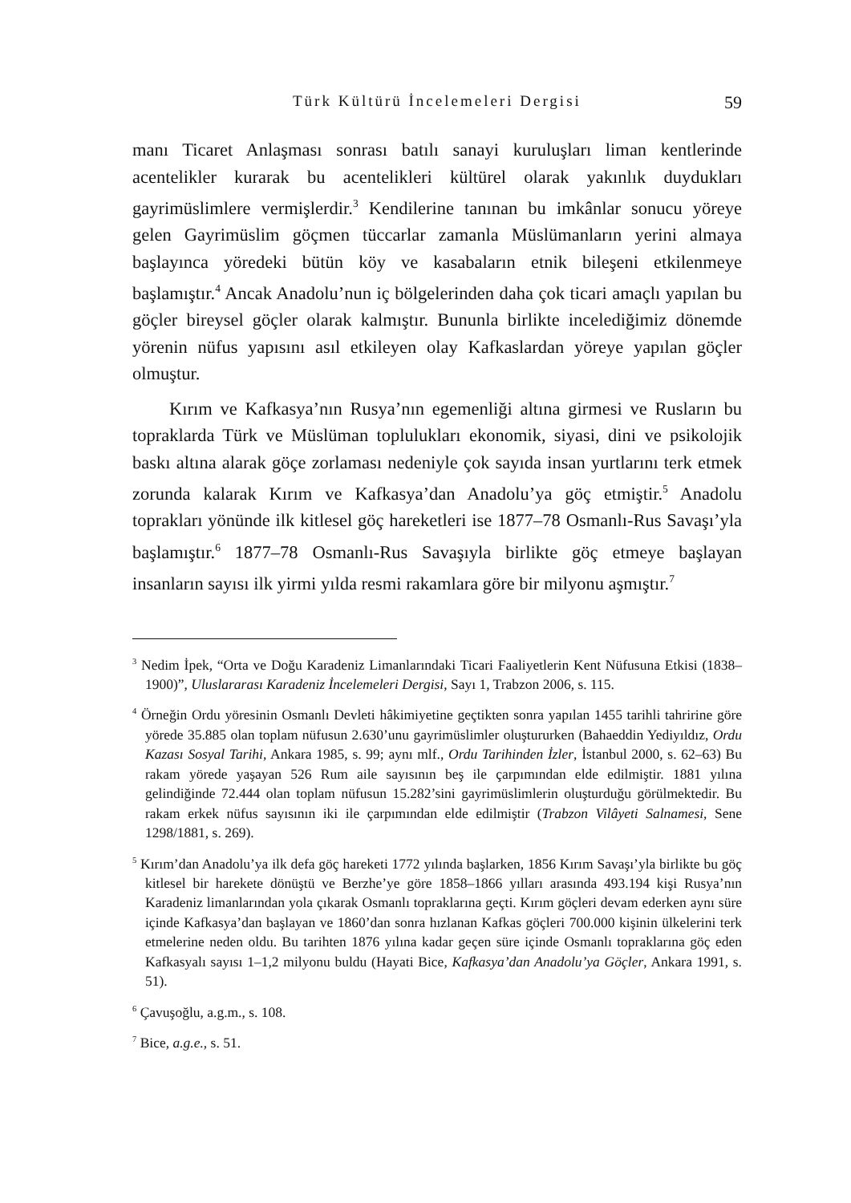Türk Kültürü İncelemeleri Dergisi 59
manı Ticaret Anlaşması sonrası batılı sanayi kuruluşları liman kentlerinde acentelikler kurarak bu acentelikleri kültürel olarak yakınlık duydukları gayrimüslimlere vermişlerdir.<sup>3</sup> Kendilerine tanınan bu imkânlar sonucu yöreye gelen Gayrimüslim göçmen tüccarlar zamanla Müslümanların yerini almaya başlayınca yöredeki bütün köy ve kasabaların etnik bileşeni etkilenmeye başlamıştır.<sup>4</sup> Ancak Anadolu’nun iç bölgelerinden daha çok ticari amaçlı yapılan bu göçler bireysel göçler olarak kalmıştır. Bununla birlikte incelediğimiz dönemde yörenin nüfus yapısını asıl etkileyen olay Kafkaslardan yöreye yapılan göçler olmuştur.
Kırım ve Kafkasya’nın Rusya’nın egemenliği altına girmesi ve Rusların bu topraklarda Türk ve Müslüman toplulukları ekonomik, siyasi, dini ve psikolojik baskı altına alarak göçe zorlaması nedeniyle çok sayıda insan yurtlarını terk etmek zorunda kalarak Kırım ve Kafkasya’dan Anadolu’ya göç etmiştir.<sup>5</sup> Anadolu toprakları yönünde ilk kitlesel göç hareketleri ise 1877–78 Osmanlı-Rus Savaşı’yla başlamıştır.<sup>6</sup> 1877–78 Osmanlı-Rus Savaşıyla birlikte göç etmeye başlayan insanların sayısı ilk yirmi yılda resmi rakamlara göre bir milyonu aşmıştır.<sup>7</sup>
<sup>3</sup> Nedim İpek, “Orta ve Doğu Karadeniz Limanlarındaki Ticari Faaliyetlerin Kent Nüfusuna Etkisi (1838–1900)”, Uluslararası Karadeniz İncelemeleri Dergisi, Sayı 1, Trabzon 2006, s. 115.
<sup>4</sup> Örneğin Ordu yöresinin Osmanlı Devleti hâkimiyetine geçtikten sonra yapılan 1455 tarihli tahririne göre yörede 35.885 olan toplam nüfusun 2.630’unu gayrimüslimler oluştururken (Bahaeddin Yediyıldız, Ordu Kazası Sosyal Tarihi, Ankara 1985, s. 99; aynı mlf., Ordu Tarihinden İzler, İstanbul 2000, s. 62–63) Bu rakam yörede yaşayan 526 Rum aile sayısının beş ile çarpımından elde edilmiştir. 1881 yılına gelindiğinde 72.444 olan toplam nüfusun 15.282’sini gayrimüslimlerin oluşturduğu görülmektedir. Bu rakam erkek nüfus sayısının iki ile çarpımından elde edilmiştir (Trabzon Vilâyeti Salnamesi, Sene 1298/1881, s. 269).
<sup>5</sup> Kırım’dan Anadolu’ya ilk defa göç hareketi 1772 yılında başlarken, 1856 Kırım Savaşı’yla birlikte bu göç kitlesel bir harekete dönüştü ve Berzhe’ye göre 1858–1866 yılları arasında 493.194 kişi Rusya’nın Karadeniz limanlarından yola çıkarak Osmanlı topraklarına geçti. Kırım göçleri devam ederken aynı süre içinde Kafkasya’dan başlayan ve 1860’dan sonra hızlanan Kafkas göçleri 700.000 kişinin ülkelerini terk etmelerine neden oldu. Bu tarihten 1876 yılına kadar geçen süre içinde Osmanlı topraklarına göç eden Kafkasyalı sayısı 1–1,2 milyonu buldu (Hayati Bice, Kafkasya’dan Anadolu’ya Göçler, Ankara 1991, s. 51).
<sup>6</sup> Çavuşoğlu, a.g.m., s. 108.
<sup>7</sup> Bice, a.g.e., s. 51.